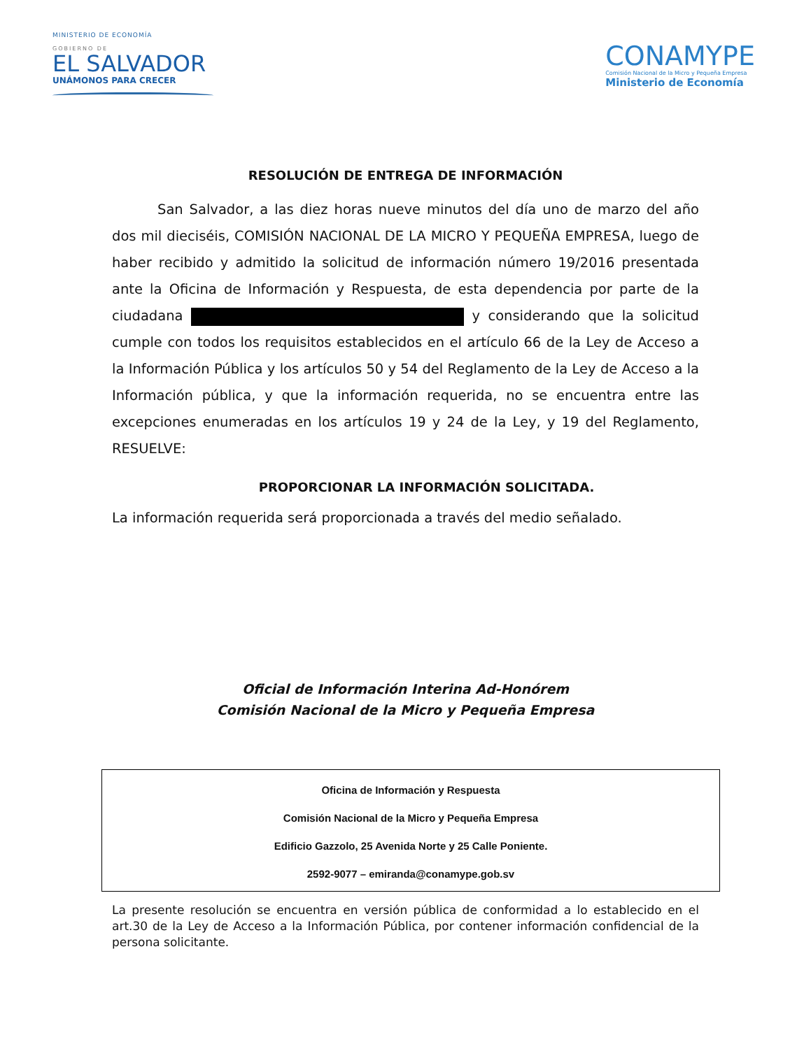MINISTERIO DE ECONOMÍA
GOBIERNO DE
EL SALVADOR
UNÁMONOS PARA CRECER
CONAMYPE
Comisión Nacional de la Micro y Pequeña Empresa
Ministerio de Economía
RESOLUCIÓN DE ENTREGA DE INFORMACIÓN
San Salvador, a las diez horas nueve minutos del día uno de marzo del año dos mil dieciséis, COMISIÓN NACIONAL DE LA MICRO Y PEQUEÑA EMPRESA, luego de haber recibido y admitido la solicitud de información número 19/2016 presentada ante la Oficina de Información y Respuesta, de esta dependencia por parte de la ciudadana y considerando que la solicitud cumple con todos los requisitos establecidos en el artículo 66 de la Ley de Acceso a la Información Pública y los artículos 50 y 54 del Reglamento de la Ley de Acceso a la Información pública, y que la información requerida, no se encuentra entre las excepciones enumeradas en los artículos 19 y 24 de la Ley, y 19 del Reglamento, RESUELVE:
PROPORCIONAR LA INFORMACIÓN SOLICITADA.
La información requerida será proporcionada a través del medio señalado.
Oficial de Información Interina Ad-Honórem
Comisión Nacional de la Micro y Pequeña Empresa
Oficina de Información y Respuesta
Comisión Nacional de la Micro y Pequeña Empresa
Edificio Gazzolo, 25 Avenida Norte y 25 Calle Poniente.
2592-9077 – emiranda@conamype.gob.sv
La presente resolución se encuentra en versión pública de conformidad a lo establecido en el art.30 de la Ley de Acceso a la Información Pública, por contener información confidencial de la persona solicitante.